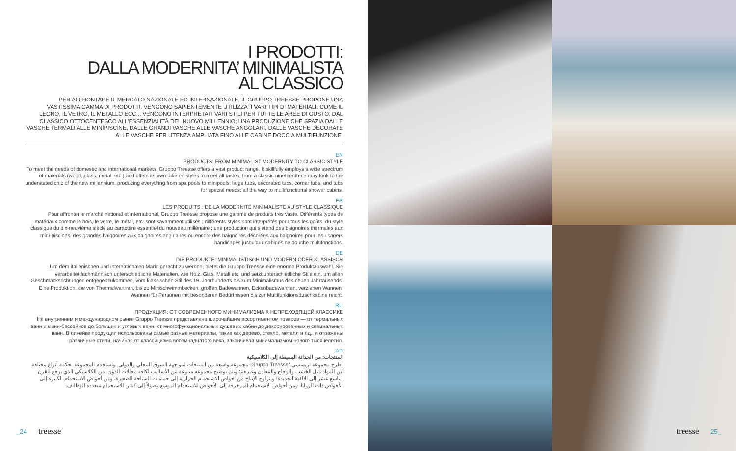I PRODOTTI:
DALLA MODERNITA’ MINIMALISTA
AL CLASSICO
PER AFFRONTARE IL MERCATO NAZIONALE ED INTERNAZIONALE, IL GRUPPO TREESSE PROPONE UNA VASTISSIMA GAMMA DI PRODOTTI. VENGONO SAPIENTEMENTE UTILIZZATI VARI TIPI DI MATERIALI, COME IL LEGNO, IL VETRO, IL METALLO ECC..; VENGONO INTERPRETATI VARI STILI PER TUTTE LE AREE DI GUSTO, DAL CLASSICO OTTOCENTESCO ALL’ESSENZIALITÀ DEL NUOVO MILLENNIO; UNA PRODUZIONE CHE SPAZIA DALLE VASCHE TERMALI ALLE MINIPISCINE, DALLE GRANDI VASCHE ALLE VASCHE ANGOLARI, DALLE VASCHE DECORATE ALLE VASCHE PER UTENZA AMPLIATA FINO ALLE CABINE DOCCIA MULTIFUNZIONE.
EN
PRODUCTS: FROM MINIMALIST MODERNITY TO CLASSIC STYLE
To meet the needs of domestic and international markets, Gruppo Treesse offers a vast product range. It skillfully employs a wide spectrum of materials (wood, glass, metal, etc.) and offers its own take on styles to meet all tastes, from a classic nineteenth-century look to the understated chic of the new millennium, producing everything from spa pools to minipools; large tubs, decorated tubs, corner tubs, and tubs for special needs; all the way to multifunctional shower cabins.
FR
LES PRODUITS : DE LA MODERNITÉ MINIMALISTE AU STYLE CLASSIQUE
Pour affronter le marché national et international, Gruppo Treesse propose une gamme de produits très vaste. Différents types de matériaux comme le bois, le verre, le métal, etc. sont savamment utilisés ; différents styles sont interprétés pour tous les goûts, du style classique du dix-neuvième siècle au caractère essentiel du nouveau millénaire ; une production qui s’étend des baignoires thermales aux mini-piscines, des grandes baignoires aux baignoires angulaires ou encore des baignoires décorées aux baignoires pour les usagers handicapés jusqu’aux cabines de douche multifonctions.
DE
DIE PRODUKTE: MINIMALISTISCH UND MODERN ODER KLASSISCH
Um dem italienischen und internationalen Markt gerecht zu werden, bietet die Gruppo Treesse eine enorme Produktauswahl. Sie verarbeitet fachmännisch unterschiedliche Materialien, wie Holz, Glas, Metall etc. und setzt unterschiedliche Stile ein, um allen Geschmacksrichtungen entgegenzukommen, vom klassischen Stil des 19. Jahrhunderts bis zum Minimalismus des neuen Jahrtausends. Eine Produktion, die von Thermalwannen, bis zu Minischwimmbecken, großen Badewannen, Eckenbadewannen, verzierten Wannen, Wannen für Personen mit besonderen Bedürfnissen bis zur Multifunktionsduschkabine reicht.
RU
ПРОДУКЦИЯ: ОТ СОВРЕМЕННОГО МИНИМАЛИЗМА К НЕПРЕХОДЯЩЕЙ КЛАССИКЕ
На внутреннем и международном рынке Gruppo Treesse представлена широчайшим ассортиментом товаров — от термальных ванн и мини-бассейнов до больших и угловых ванн, от многофункциональных душевых кабин до декорированных и специальных ванн. В линейке продукции использованы самые разные материалы, такие как дерево, стекло, металл и т.д., и отражены различные стили, начиная от классицизма восемнадцатого века, заканчивая минимализмом нового тысячелетия.
AR
المنتجات: من الحداثة البسيطة إلى الكلاسيكية
تطرح مجموعة تريسسي "Gruppo Treesse" مجموعة واسعة من المنتجات لمواجهة السوق المحلي والدولي. وتستخدم المجموعة بحكمة أنواع مختلفة من المواد مثل الخشب والزجاج والمعادن وغيرهم؛ ويتم توضيح مجموعة متنوعة من الأساليب لكافة مجالات الذوق، من الكلاسيكي الذي يرجع للقرن التاسع عشر إلى الألفية الجديدة؛ ويتراوح الإنتاج من أحواض الاستحمام الحرارية إلى حمامات السباحة الصغيرة، ومن أحواض الاستحمام الكبيرة إلى الأحواض ذات الزوايا، ومن أحواض الاستحمام المزخرفة إلى الأحواض للاستخدام الموسع وصولاً إلى كبائن الاستحمام متعددة الوظائف.
_24 treesse
treesse 25_